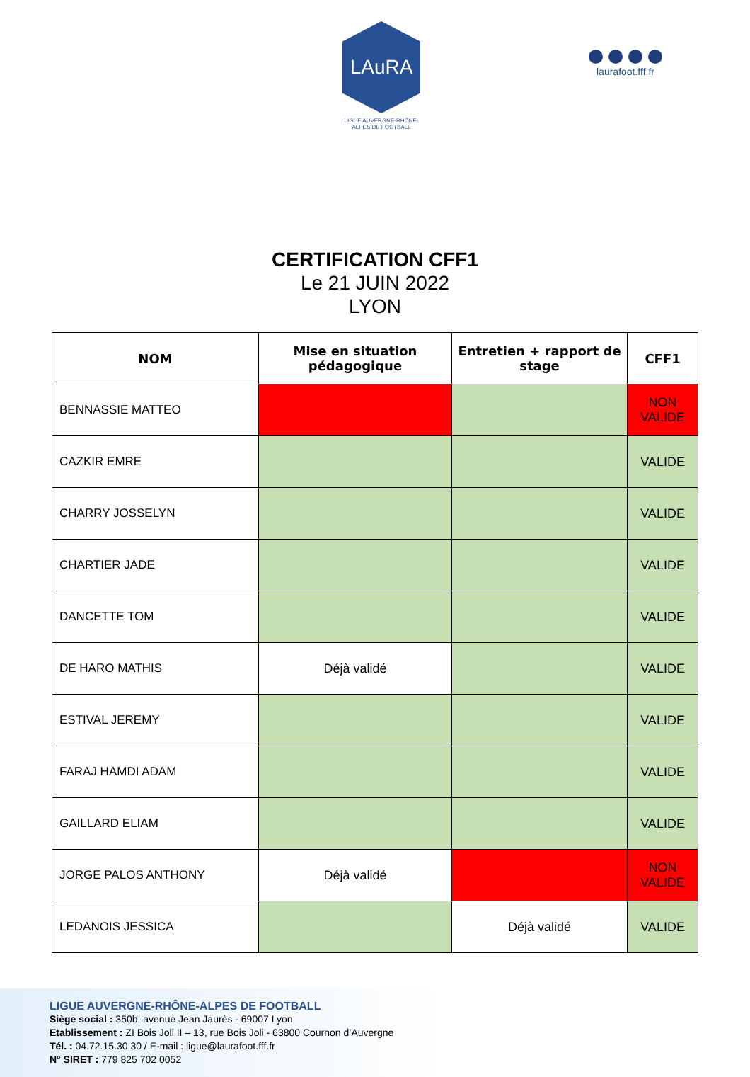LAuRA
LIGUE AUVERGNE-RHÔNE-ALPES DE FOOTBALL
laurafoot.fff.fr
CERTIFICATION CFF1
Le 21 JUIN 2022
LYON
| NOM | Mise en situation pédagogique | Entretien + rapport de stage | CFF1 |
| --- | --- | --- | --- |
| BENNASSIE MATTEO | | | NON VALIDE |
| CAZKIR EMRE | | | VALIDE |
| CHARRY JOSSELYN | | | VALIDE |
| CHARTIER JADE | | | VALIDE |
| DANCETTE TOM | | | VALIDE |
| DE HARO MATHIS | Déjà validé | | VALIDE |
| ESTIVAL JEREMY | | | VALIDE |
| FARAJ HAMDI ADAM | | | VALIDE |
| GAILLARD ELIAM | | | VALIDE |
| JORGE PALOS ANTHONY | Déjà validé | | NON VALIDE |
| LEDANOIS JESSICA | | Déjà validé | VALIDE |
LIGUE AUVERGNE-RHÔNE-ALPES DE FOOTBALL
Siège social : 350b, avenue Jean Jaurès - 69007 Lyon
Etablissement : ZI Bois Joli II – 13, rue Bois Joli - 63800 Cournon d’Auvergne
Tél. : 04.72.15.30.30 / E-mail : ligue@laurafoot.fff.fr
N° SIRET : 779 825 702 0052